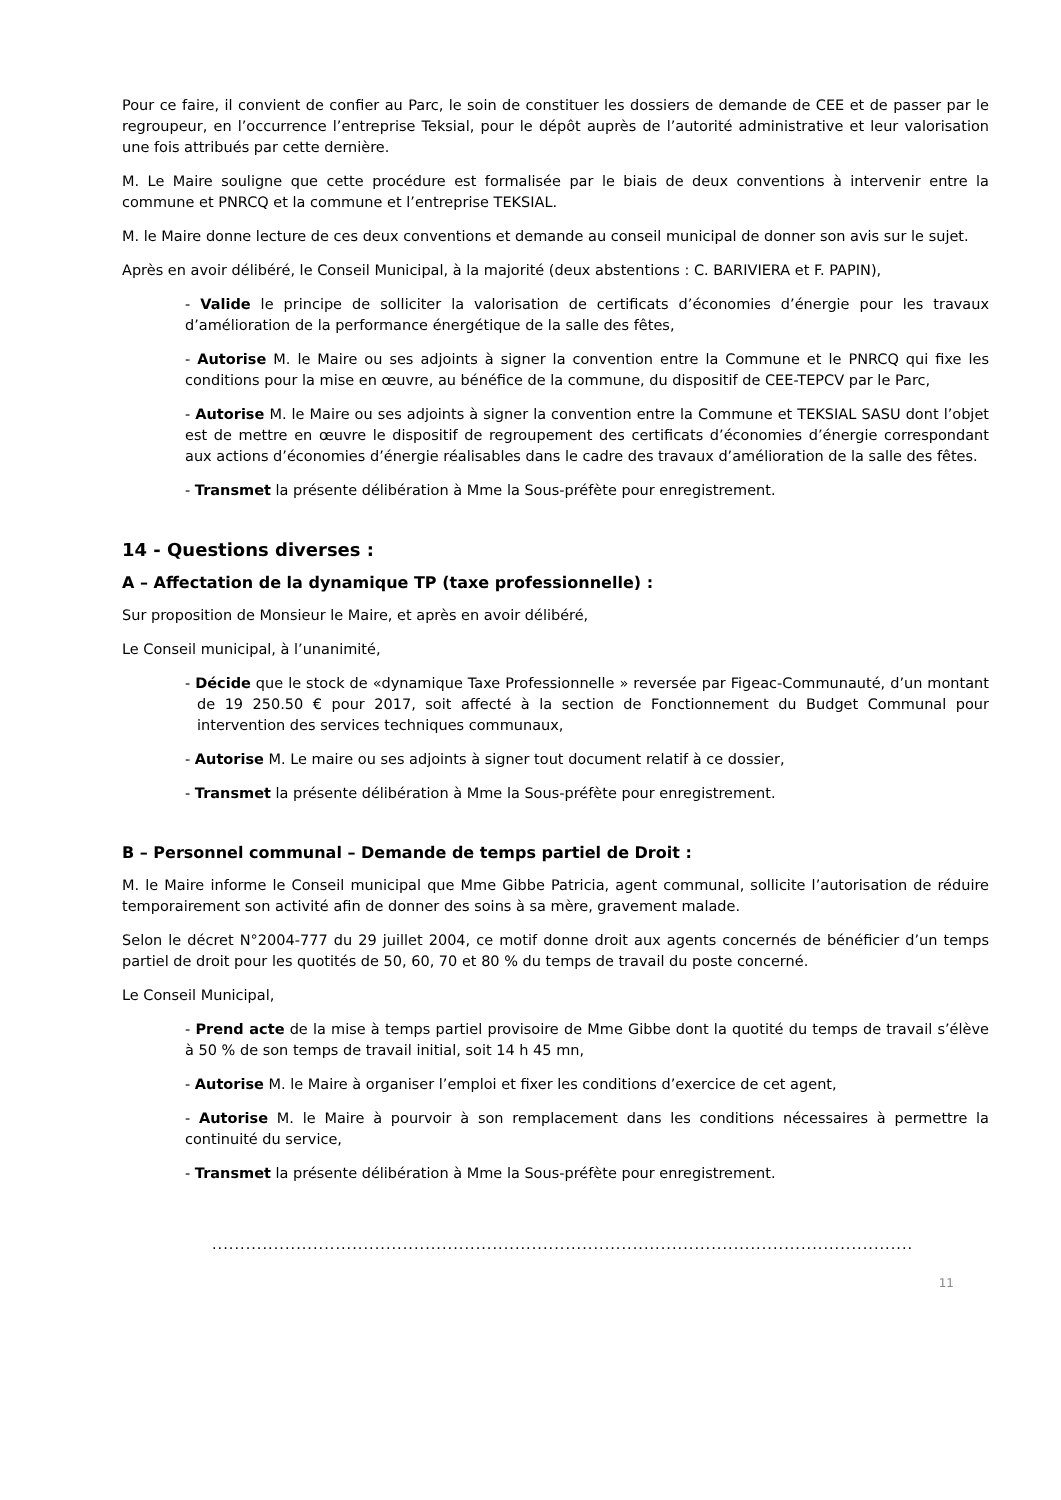Pour ce faire, il convient de confier au Parc, le soin de constituer les dossiers de demande de CEE et de passer par le regroupeur, en l’occurrence l’entreprise Teksial, pour le dépôt auprès de l’autorité administrative et leur valorisation une fois attribués par cette dernière.
M. Le Maire souligne que cette procédure est formalisée par le biais de deux conventions à intervenir entre la commune et PNRCQ et la commune et l’entreprise TEKSIAL.
M. le Maire donne lecture de ces deux conventions et demande au conseil municipal de donner son avis sur le sujet.
Après en avoir délibéré, le Conseil Municipal, à la majorité (deux abstentions : C. BARIVIERA et F. PAPIN),
- Valide le principe de solliciter la valorisation de certificats d’économies d’énergie pour les travaux d’amélioration de la performance énergétique de la salle des fêtes,
- Autorise M. le Maire ou ses adjoints à signer la convention entre la Commune et le PNRCQ qui fixe les conditions pour la mise en œuvre, au bénéfice de la commune, du dispositif de CEE-TEPCV par le Parc,
- Autorise M. le Maire ou ses adjoints à signer la convention entre la Commune et TEKSIAL SASU dont l’objet est de mettre en œuvre le dispositif de regroupement des certificats d’économies d’énergie correspondant aux actions d’économies d’énergie réalisables dans le cadre des travaux d’amélioration de la salle des fêtes.
- Transmet la présente délibération à Mme la Sous-préfète pour enregistrement.
14 - Questions diverses :
A – Affectation de la dynamique TP (taxe professionnelle) :
Sur proposition de Monsieur le Maire, et après en avoir délibéré,
Le Conseil municipal, à l’unanimité,
- Décide que le stock de «dynamique Taxe Professionnelle » reversée par Figeac-Communauté, d’un montant de 19 250.50 € pour 2017, soit affecté à la section de Fonctionnement du Budget Communal pour intervention des services techniques communaux,
- Autorise M. Le maire ou ses adjoints à signer tout document relatif à ce dossier,
- Transmet la présente délibération à Mme la Sous-préfète pour enregistrement.
B – Personnel communal – Demande de temps partiel de Droit :
M. le Maire informe le Conseil municipal que Mme Gibbe Patricia, agent communal, sollicite l’autorisation de réduire temporairement son activité afin de donner des soins à sa mère, gravement malade.
Selon le décret N°2004-777 du 29 juillet 2004, ce motif donne droit aux agents concernés de bénéficier d’un temps partiel de droit pour les quotités de 50, 60, 70 et 80 % du temps de travail du poste concerné.
Le Conseil Municipal,
- Prend acte de la mise à temps partiel provisoire de Mme Gibbe dont la quotité du temps de travail s’élève à 50 % de son temps de travail initial, soit 14 h 45 mn,
- Autorise M. le Maire à organiser l’emploi et fixer les conditions d’exercice de cet agent,
- Autorise M. le Maire à pourvoir à son remplacement dans les conditions nécessaires à permettre la continuité du service,
- Transmet la présente délibération à Mme la Sous-préfète pour enregistrement.
.......................................................................................................................................................
11